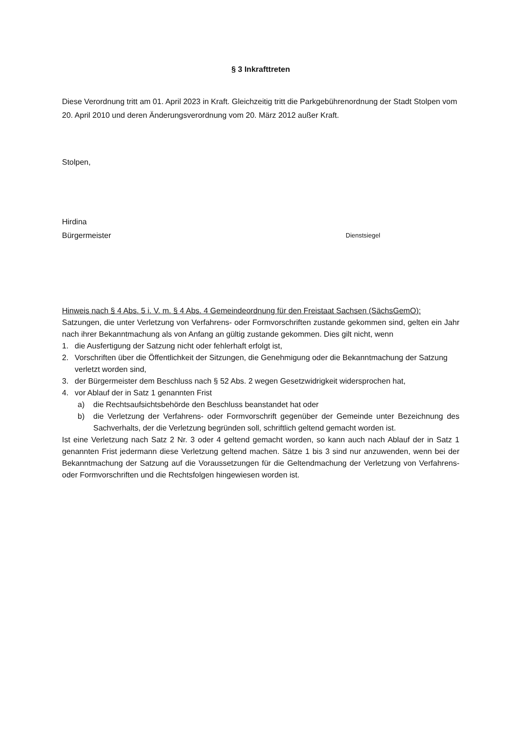§ 3 Inkrafttreten
Diese Verordnung tritt am 01. April 2023 in Kraft. Gleichzeitig tritt die Parkgebührenordnung der Stadt Stolpen vom 20. April 2010 und deren Änderungsverordnung vom 20. März 2012 außer Kraft.
Stolpen,
Hirdina
Bürgermeister Dienstsiegel
Hinweis nach § 4 Abs. 5 i. V. m. § 4 Abs. 4 Gemeindeordnung für den Freistaat Sachsen (SächsGemO):
Satzungen, die unter Verletzung von Verfahrens- oder Formvorschriften zustande gekommen sind, gelten ein Jahr nach ihrer Bekanntmachung als von Anfang an gültig zustande gekommen. Dies gilt nicht, wenn
1. die Ausfertigung der Satzung nicht oder fehlerhaft erfolgt ist,
2. Vorschriften über die Öffentlichkeit der Sitzungen, die Genehmigung oder die Bekanntmachung der Satzung verletzt worden sind,
3. der Bürgermeister dem Beschluss nach § 52 Abs. 2 wegen Gesetzwidrigkeit widersprochen hat,
4. vor Ablauf der in Satz 1 genannten Frist
a) die Rechtsaufsichtsbehörde den Beschluss beanstandet hat oder
b) die Verletzung der Verfahrens- oder Formvorschrift gegenüber der Gemeinde unter Bezeichnung des Sachverhalts, der die Verletzung begründen soll, schriftlich geltend gemacht worden ist.
Ist eine Verletzung nach Satz 2 Nr. 3 oder 4 geltend gemacht worden, so kann auch nach Ablauf der in Satz 1 genannten Frist jedermann diese Verletzung geltend machen. Sätze 1 bis 3 sind nur anzuwenden, wenn bei der Bekanntmachung der Satzung auf die Voraussetzungen für die Geltendmachung der Verletzung von Verfahrens- oder Formvorschriften und die Rechtsfolgen hingewiesen worden ist.